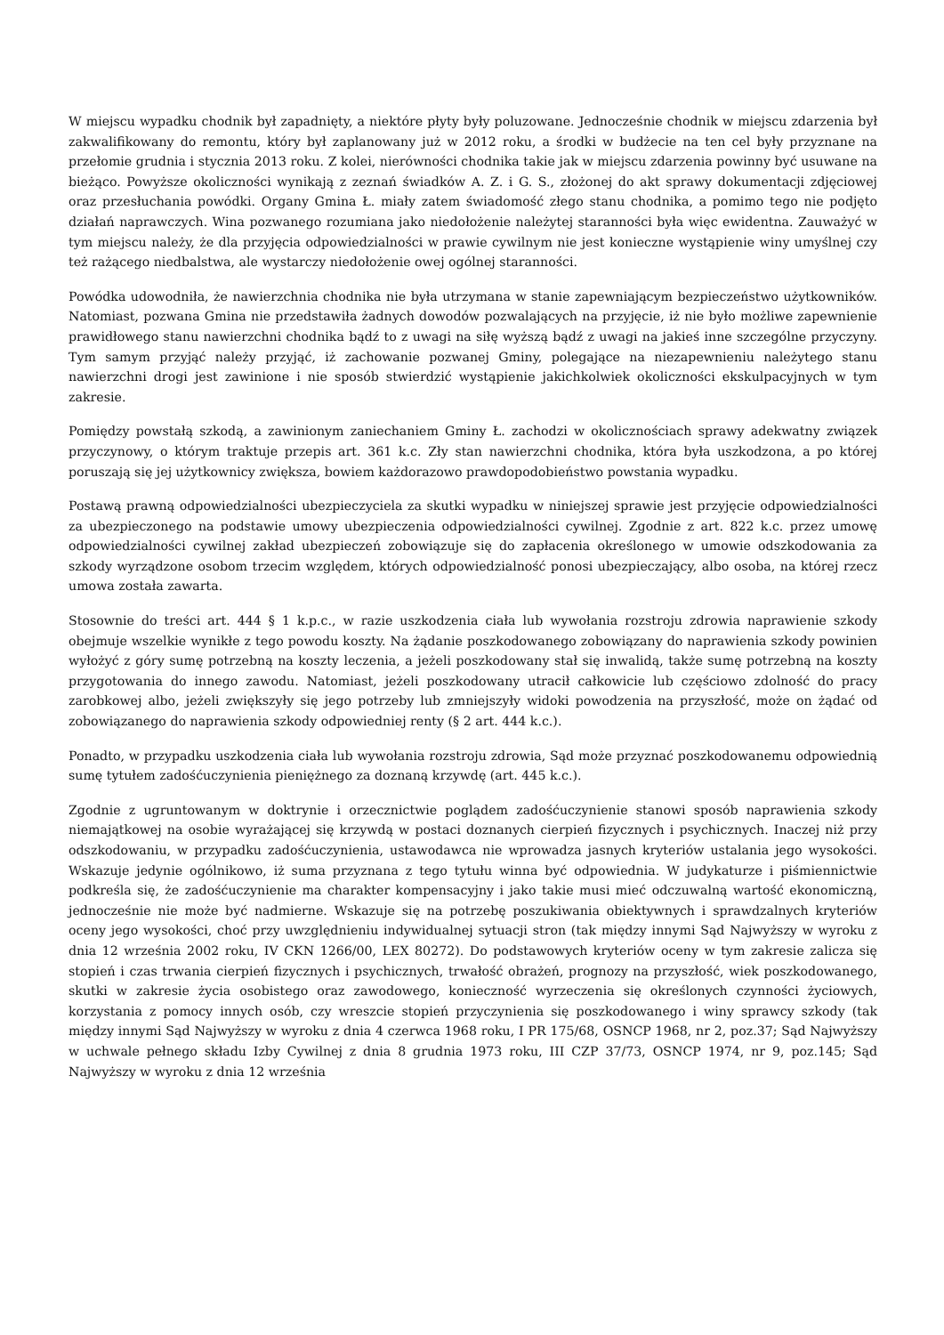W miejscu wypadku chodnik był zapadnięty, a niektóre płyty były poluzowane. Jednocześnie chodnik w miejscu zdarzenia był zakwalifikowany do remontu, który był zaplanowany już w 2012 roku, a środki w budżecie na ten cel były przyznane na przełomie grudnia i stycznia 2013 roku. Z kolei, nierówności chodnika takie jak w miejscu zdarzenia powinny być usuwane na bieżąco. Powyższe okoliczności wynikają z zeznań świadków A. Z. i G. S., złożonej do akt sprawy dokumentacji zdjęciowej oraz przesłuchania powódki. Organy Gmina Ł. miały zatem świadomość złego stanu chodnika, a pomimo tego nie podjęto działań naprawczych. Wina pozwanego rozumiana jako niedołożenie należytej staranności była więc ewidentna. Zauważyć w tym miejscu należy, że dla przyjęcia odpowiedzialności w prawie cywilnym nie jest konieczne wystąpienie winy umyślnej czy też rażącego niedbalstwa, ale wystarczy niedołożenie owej ogólnej staranności.
Powódka udowodniła, że nawierzchnia chodnika nie była utrzymana w stanie zapewniającym bezpieczeństwo użytkowników. Natomiast, pozwana Gmina nie przedstawiła żadnych dowodów pozwalających na przyjęcie, iż nie było możliwe zapewnienie prawidłowego stanu nawierzchni chodnika bądź to z uwagi na siłę wyższą bądź z uwagi na jakieś inne szczególne przyczyny. Tym samym przyjąć należy przyjąć, iż zachowanie pozwanej Gminy, polegające na niezapewnieniu należytego stanu nawierzchni drogi jest zawinione i nie sposób stwierdzić wystąpienie jakichkolwiek okoliczności ekskulpacyjnych w tym zakresie.
Pomiędzy powstałą szkodą, a zawinionym zaniechaniem Gminy Ł. zachodzi w okolicznościach sprawy adekwatny związek przyczynowy, o którym traktuje przepis art. 361 k.c. Zły stan nawierzchni chodnika, która była uszkodzona, a po której poruszają się jej użytkownicy zwiększa, bowiem każdorazowo prawdopodobieństwo powstania wypadku.
Postawą prawną odpowiedzialności ubezpieczyciela za skutki wypadku w niniejszej sprawie jest przyjęcie odpowiedzialności za ubezpieczonego na podstawie umowy ubezpieczenia odpowiedzialności cywilnej. Zgodnie z art. 822 k.c. przez umowę odpowiedzialności cywilnej zakład ubezpieczeń zobowiązuje się do zapłacenia określonego w umowie odszkodowania za szkody wyrządzone osobom trzecim względem, których odpowiedzialność ponosi ubezpieczający, albo osoba, na której rzecz umowa została zawarta.
Stosownie do treści art. 444 § 1 k.p.c., w razie uszkodzenia ciała lub wywołania rozstroju zdrowia naprawienie szkody obejmuje wszelkie wynikłe z tego powodu koszty. Na żądanie poszkodowanego zobowiązany do naprawienia szkody powinien wyłożyć z góry sumę potrzebną na koszty leczenia, a jeżeli poszkodowany stał się inwalidą, także sumę potrzebną na koszty przygotowania do innego zawodu. Natomiast, jeżeli poszkodowany utracił całkowicie lub częściowo zdolność do pracy zarobkowej albo, jeżeli zwiększyły się jego potrzeby lub zmniejszyły widoki powodzenia na przyszłość, może on żądać od zobowiązanego do naprawienia szkody odpowiedniej renty (§ 2 art. 444 k.c.).
Ponadto, w przypadku uszkodzenia ciała lub wywołania rozstroju zdrowia, Sąd może przyznać poszkodowanemu odpowiednią sumę tytułem zadośćuczynienia pieniężnego za doznaną krzywdę (art. 445 k.c.).
Zgodnie z ugruntowanym w doktrynie i orzecznictwie poglądem zadośćuczynienie stanowi sposób naprawienia szkody niemajątkowej na osobie wyrażającej się krzywdą w postaci doznanych cierpień fizycznych i psychicznych. Inaczej niż przy odszkodowaniu, w przypadku zadośćuczynienia, ustawodawca nie wprowadza jasnych kryteriów ustalania jego wysokości. Wskazuje jedynie ogólnikowo, iż suma przyznana z tego tytułu winna być odpowiednia. W judykaturze i piśmiennictwie podkreśla się, że zadośćuczynienie ma charakter kompensacyjny i jako takie musi mieć odczuwalną wartość ekonomiczną, jednocześnie nie może być nadmierne. Wskazuje się na potrzebę poszukiwania obiektywnych i sprawdzalnych kryteriów oceny jego wysokości, choć przy uwzględnieniu indywidualnej sytuacji stron (tak między innymi Sąd Najwyższy w wyroku z dnia 12 września 2002 roku, IV CKN 1266/00, LEX 80272). Do podstawowych kryteriów oceny w tym zakresie zalicza się stopień i czas trwania cierpień fizycznych i psychicznych, trwałość obrażeń, prognozy na przyszłość, wiek poszkodowanego, skutki w zakresie życia osobistego oraz zawodowego, konieczność wyrzeczenia się określonych czynności życiowych, korzystania z pomocy innych osób, czy wreszcie stopień przyczynienia się poszkodowanego i winy sprawcy szkody (tak między innymi Sąd Najwyższy w wyroku z dnia 4 czerwca 1968 roku, I PR 175/68, OSNCP 1968, nr 2, poz.37; Sąd Najwyższy w uchwale pełnego składu Izby Cywilnej z dnia 8 grudnia 1973 roku, III CZP 37/73, OSNCP 1974, nr 9, poz.145; Sąd Najwyższy w wyroku z dnia 12 września